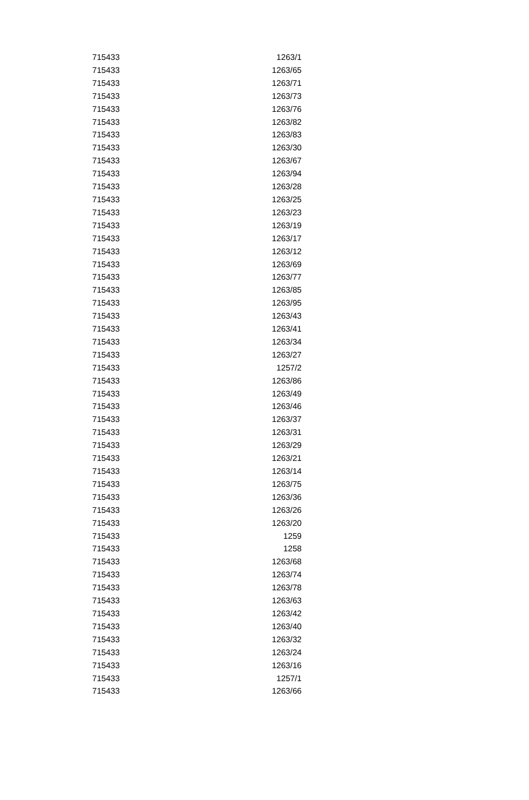| 715433 | 1263/1 |
| 715433 | 1263/65 |
| 715433 | 1263/71 |
| 715433 | 1263/73 |
| 715433 | 1263/76 |
| 715433 | 1263/82 |
| 715433 | 1263/83 |
| 715433 | 1263/30 |
| 715433 | 1263/67 |
| 715433 | 1263/94 |
| 715433 | 1263/28 |
| 715433 | 1263/25 |
| 715433 | 1263/23 |
| 715433 | 1263/19 |
| 715433 | 1263/17 |
| 715433 | 1263/12 |
| 715433 | 1263/69 |
| 715433 | 1263/77 |
| 715433 | 1263/85 |
| 715433 | 1263/95 |
| 715433 | 1263/43 |
| 715433 | 1263/41 |
| 715433 | 1263/34 |
| 715433 | 1263/27 |
| 715433 | 1257/2 |
| 715433 | 1263/86 |
| 715433 | 1263/49 |
| 715433 | 1263/46 |
| 715433 | 1263/37 |
| 715433 | 1263/31 |
| 715433 | 1263/29 |
| 715433 | 1263/21 |
| 715433 | 1263/14 |
| 715433 | 1263/75 |
| 715433 | 1263/36 |
| 715433 | 1263/26 |
| 715433 | 1263/20 |
| 715433 | 1259 |
| 715433 | 1258 |
| 715433 | 1263/68 |
| 715433 | 1263/74 |
| 715433 | 1263/78 |
| 715433 | 1263/63 |
| 715433 | 1263/42 |
| 715433 | 1263/40 |
| 715433 | 1263/32 |
| 715433 | 1263/24 |
| 715433 | 1263/16 |
| 715433 | 1257/1 |
| 715433 | 1263/66 |